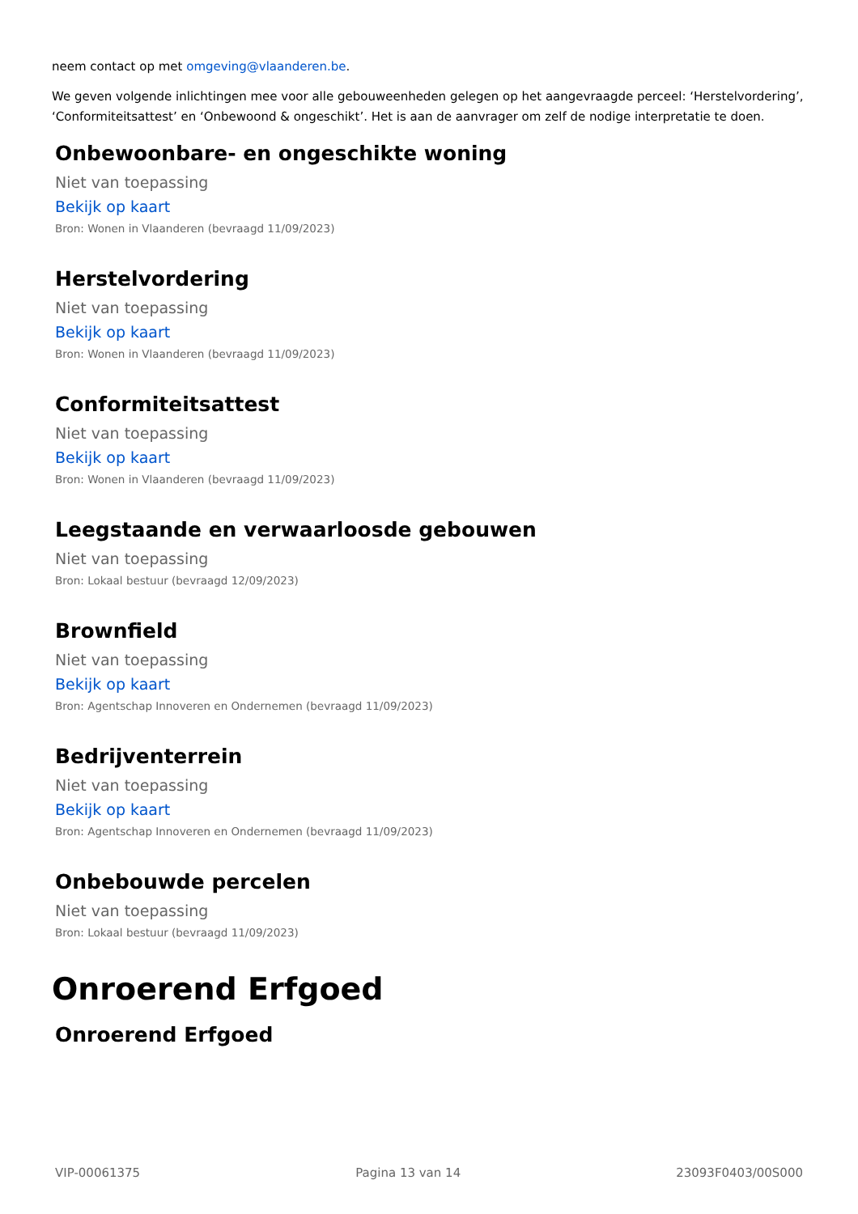neem contact op met omgeving@vlaanderen.be.
We geven volgende inlichtingen mee voor alle gebouweenheden gelegen op het aangevraagde perceel: ‘Herstelvordering’, ‘Conformiteitsattest’ en ‘Onbewoond & ongeschikt’. Het is aan de aanvrager om zelf de nodige interpretatie te doen.
Onbewoonbare- en ongeschikte woning
Niet van toepassing
Bekijk op kaart
Bron: Wonen in Vlaanderen (bevraagd 11/09/2023)
Herstelvordering
Niet van toepassing
Bekijk op kaart
Bron: Wonen in Vlaanderen (bevraagd 11/09/2023)
Conformiteitsattest
Niet van toepassing
Bekijk op kaart
Bron: Wonen in Vlaanderen (bevraagd 11/09/2023)
Leegstaande en verwaarloosde gebouwen
Niet van toepassing
Bron: Lokaal bestuur (bevraagd 12/09/2023)
Brownfield
Niet van toepassing
Bekijk op kaart
Bron: Agentschap Innoveren en Ondernemen (bevraagd 11/09/2023)
Bedrijventerrein
Niet van toepassing
Bekijk op kaart
Bron: Agentschap Innoveren en Ondernemen (bevraagd 11/09/2023)
Onbebouwde percelen
Niet van toepassing
Bron: Lokaal bestuur (bevraagd 11/09/2023)
Onroerend Erfgoed
Onroerend Erfgoed
VIP-00061375 Pagina 13 van 14 23093F0403/00S000